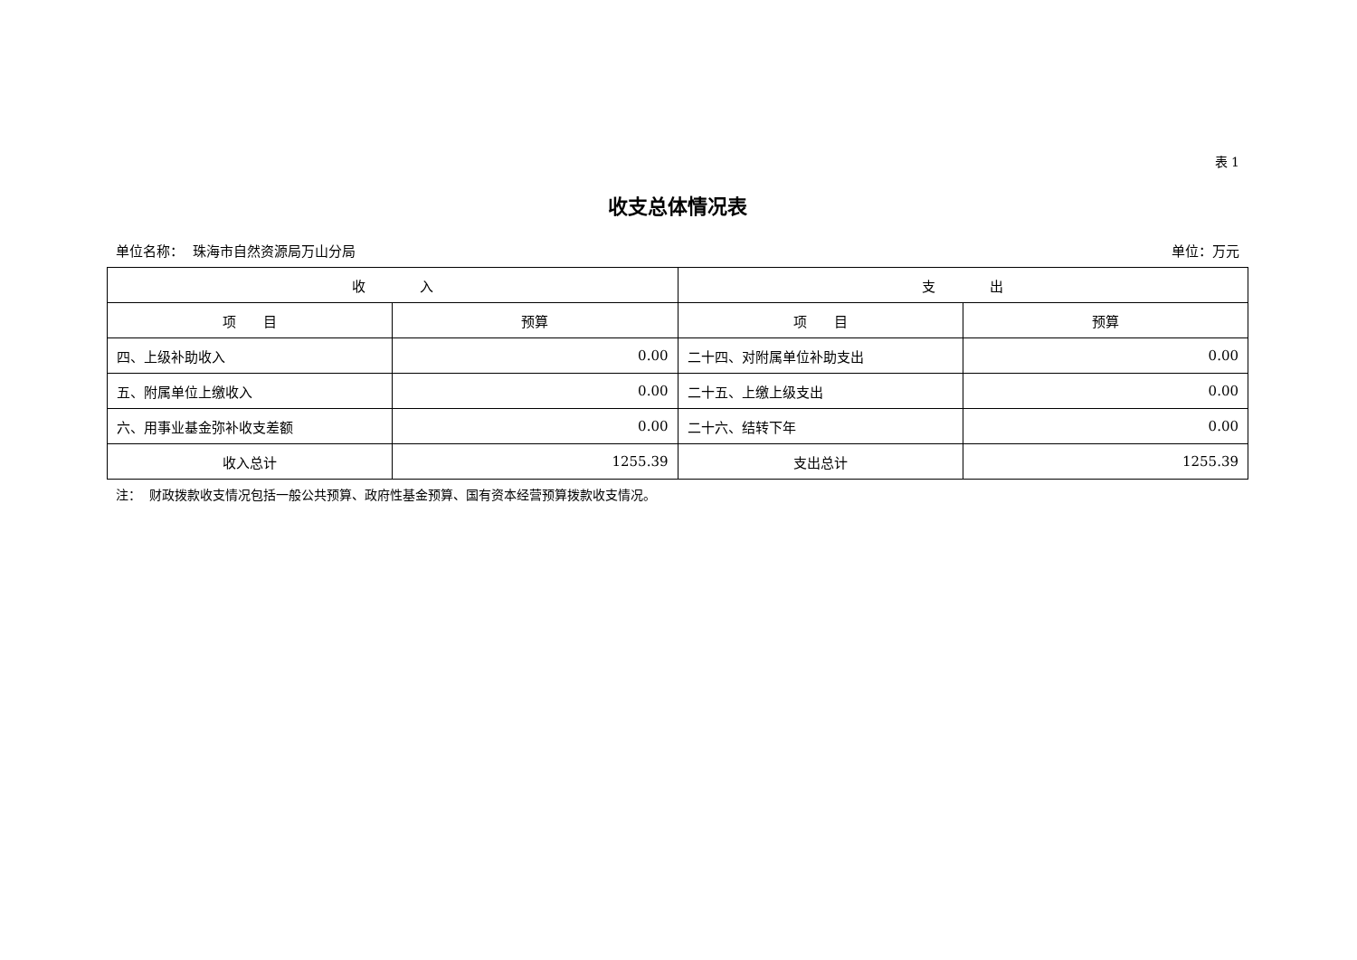表 1
收支总体情况表
单位名称： 珠海市自然资源局万山分局 单位：万元
| 收 入 | | 支 出 | |
| --- | --- | --- | --- |
| 项 目 | 预算 | 项 目 | 预算 |
| 四、上级补助收入 | 0.00 | 二十四、对附属单位补助支出 | 0.00 |
| 五、附属单位上缴收入 | 0.00 | 二十五、上缴上级支出 | 0.00 |
| 六、用事业基金弥补收支差额 | 0.00 | 二十六、结转下年 | 0.00 |
| 收入总计 | 1255.39 | 支出总计 | 1255.39 |
注： 财政拨款收支情况包括一般公共预算、政府性基金预算、国有资本经营预算拨款收支情况。